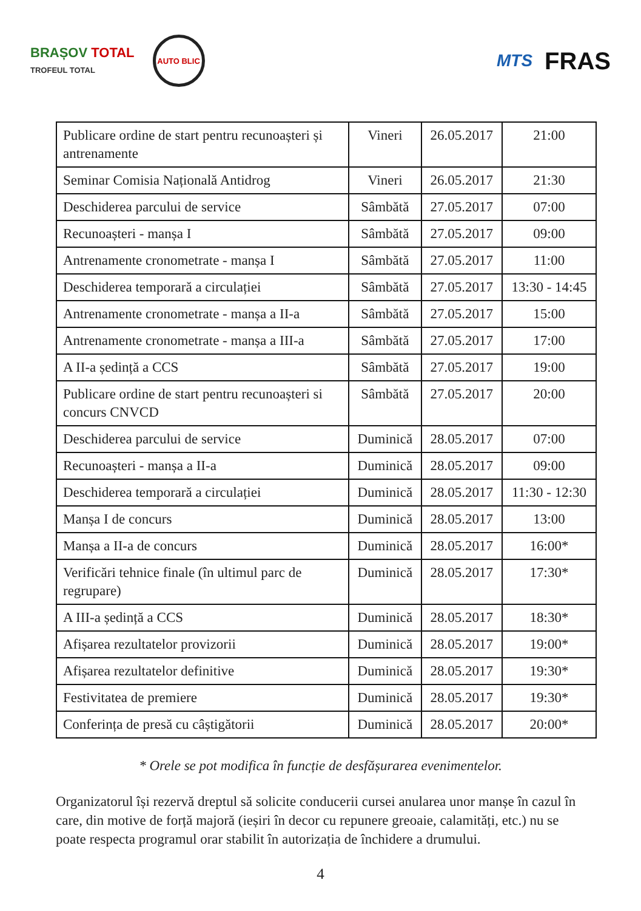BRAȘOV TOTAL
TROFEUL TOTAL
AUTO BLIC
MTS
FRAS
| Publicare ordine de start pentru recunoașteri și antrenamente | Vineri | 26.05.2017 | 21:00 |
| Seminar Comisia Națională Antidrog | Vineri | 26.05.2017 | 21:30 |
| Deschiderea parcului de service | Sâmbătă | 27.05.2017 | 07:00 |
| Recunoașteri - manșa I | Sâmbătă | 27.05.2017 | 09:00 |
| Antrenamente cronometrate - manșa I | Sâmbătă | 27.05.2017 | 11:00 |
| Deschiderea temporară a circulației | Sâmbătă | 27.05.2017 | 13:30 - 14:45 |
| Antrenamente cronometrate - manșa a II-a | Sâmbătă | 27.05.2017 | 15:00 |
| Antrenamente cronometrate - manșa a III-a | Sâmbătă | 27.05.2017 | 17:00 |
| A II-a ședință a CCS | Sâmbătă | 27.05.2017 | 19:00 |
| Publicare ordine de start pentru recunoașteri si concurs CNVCD | Sâmbătă | 27.05.2017 | 20:00 |
| Deschiderea parcului de service | Duminică | 28.05.2017 | 07:00 |
| Recunoașteri - manșa a II-a | Duminică | 28.05.2017 | 09:00 |
| Deschiderea temporară a circulației | Duminică | 28.05.2017 | 11:30 - 12:30 |
| Manșa I de concurs | Duminică | 28.05.2017 | 13:00 |
| Manșa a II-a de concurs | Duminică | 28.05.2017 | 16:00* |
| Verificări tehnice finale (în ultimul parc de regrupare) | Duminică | 28.05.2017 | 17:30* |
| A III-a ședință a CCS | Duminică | 28.05.2017 | 18:30* |
| Afișarea rezultatelor provizorii | Duminică | 28.05.2017 | 19:00* |
| Afișarea rezultatelor definitive | Duminică | 28.05.2017 | 19:30* |
| Festivitatea de premiere | Duminică | 28.05.2017 | 19:30* |
| Conferința de presă cu câștigătorii | Duminică | 28.05.2017 | 20:00* |
* Orele se pot modifica în funcție de desfășurarea evenimentelor.
Organizatorul își rezervă dreptul să solicite conducerii cursei anularea unor manșe în cazul în care, din motive de forță majoră (ieșiri în decor cu repunere greoaie, calamități, etc.) nu se poate respecta programul orar stabilit în autorizația de închidere a drumului.
4